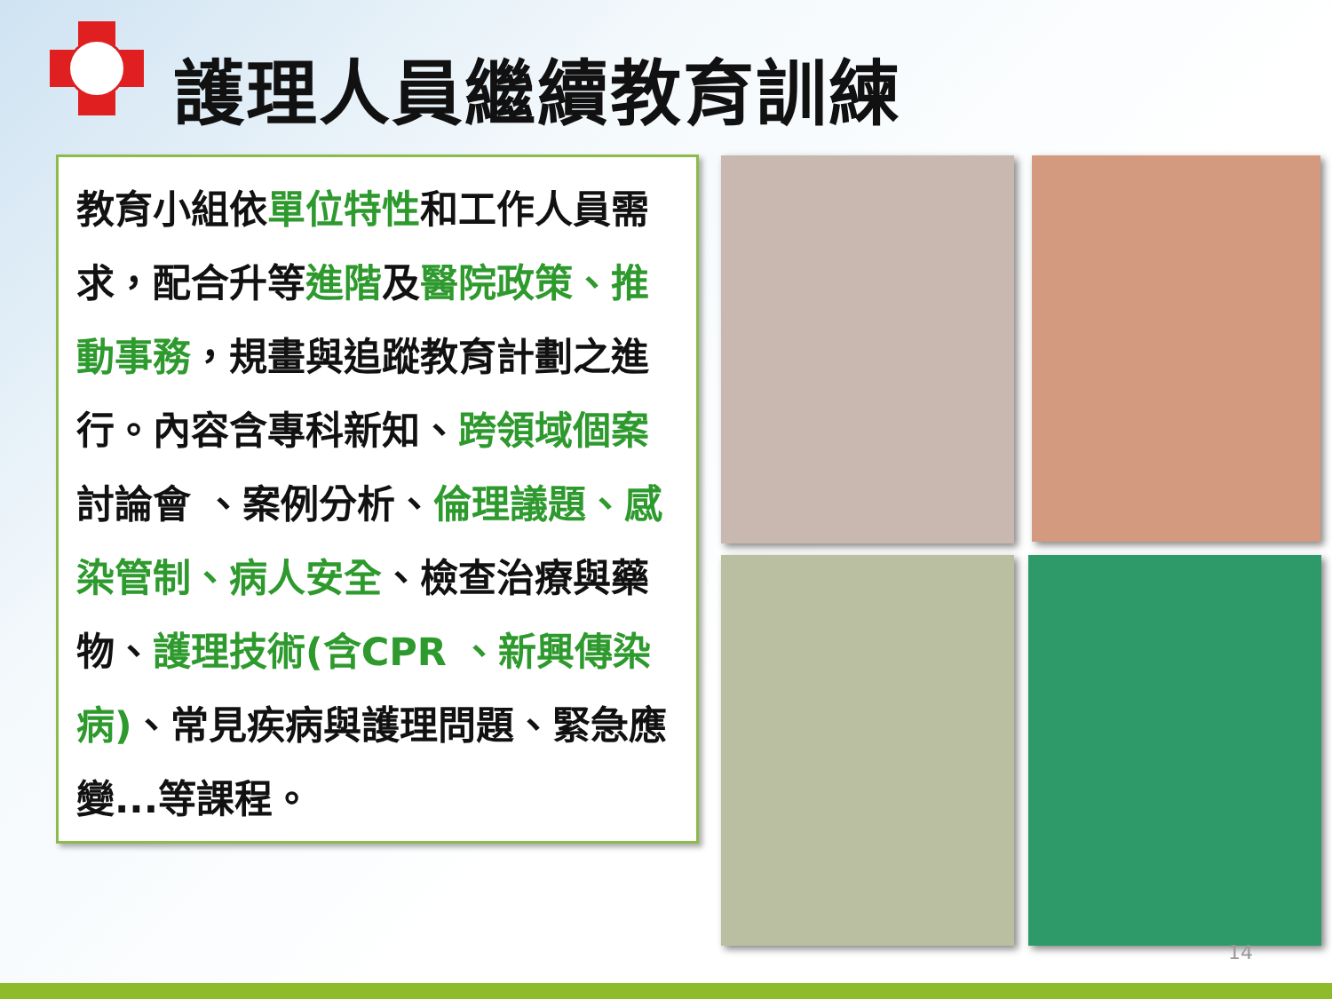護理人員繼續教育訓練
教育小組依單位特性和工作人員需求，配合升等進階及醫院政策、推動事務，規畫與追蹤教育計劃之進行。內容含專科新知、跨領域個案討論會 、案例分析、倫理議題、感染管制、病人安全、檢查治療與藥物、護理技術(含CPR 、新興傳染病)、常見疾病與護理問題、緊急應變...等課程。
14